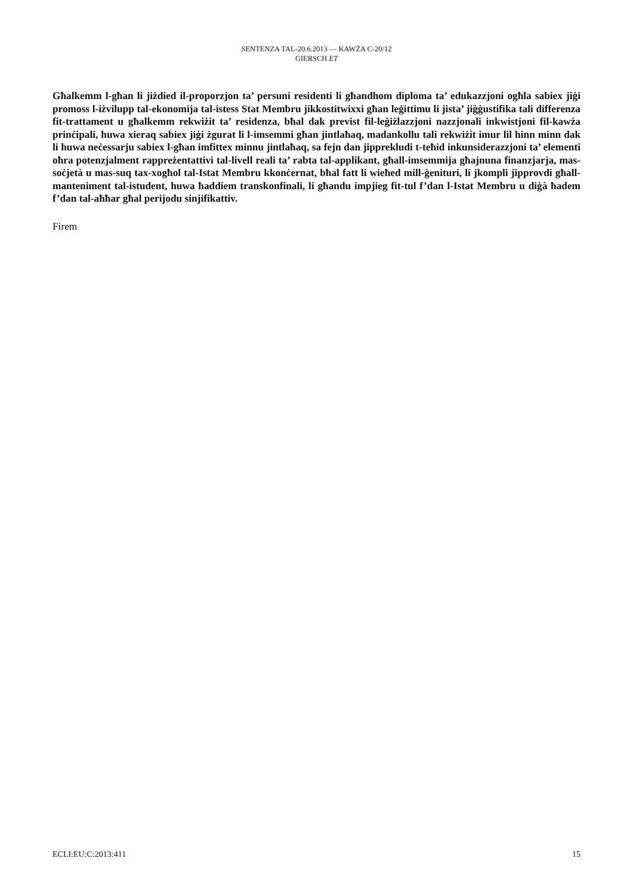SENTENZA TAL-20.6.2013 — KAWŻA C-20/12
GIERSCH ET
Għalkemm l-għan li jiżdied il-proporzjon ta’ persuni residenti li għandhom diploma ta’ edukazzjoni ogħla sabiex jiġi promoss l-iżvilupp tal-ekonomija tal-istess Stat Membru jikkostitwixxi għan leġittimu li jista’ jiġġustifika tali differenza fit-trattament u għalkemm rekwiżit ta’ residenza, bħal dak previst fil-leġiżlazzjoni nazzjonali inkwistjoni fil-kawża prinċipali, huwa xieraq sabiex jiġi żgurat li l-imsemmi għan jintlaħaq, madankollu tali rekwiżit imur lil hinn minn dak li huwa neċessarju sabiex l-għan imfittex minnu jintlaħaq, sa fejn dan jipprekludi t-teħid inkunsiderazzjoni ta’ elementi oħra potenzjalment rappreżentattivi tal-livell reali ta’ rabta tal-applikant, għall-imsemmija għajnuna finanzjarja, mas-soċjetà u mas-suq tax-xogħol tal-Istat Membru kkonċernat, bħal fatt li wieħed mill-ġenituri, li jkompli jipprovdi għall-manteniment tal-istudent, huwa ħaddiem transkonfinali, li għandu impjieg fit-tul f’dan l-Istat Membru u diġà ħadem f’dan tal-aħħar għal perijodu sinjifikattiv.
Firem
ECLI:EU:C:2013:411 15